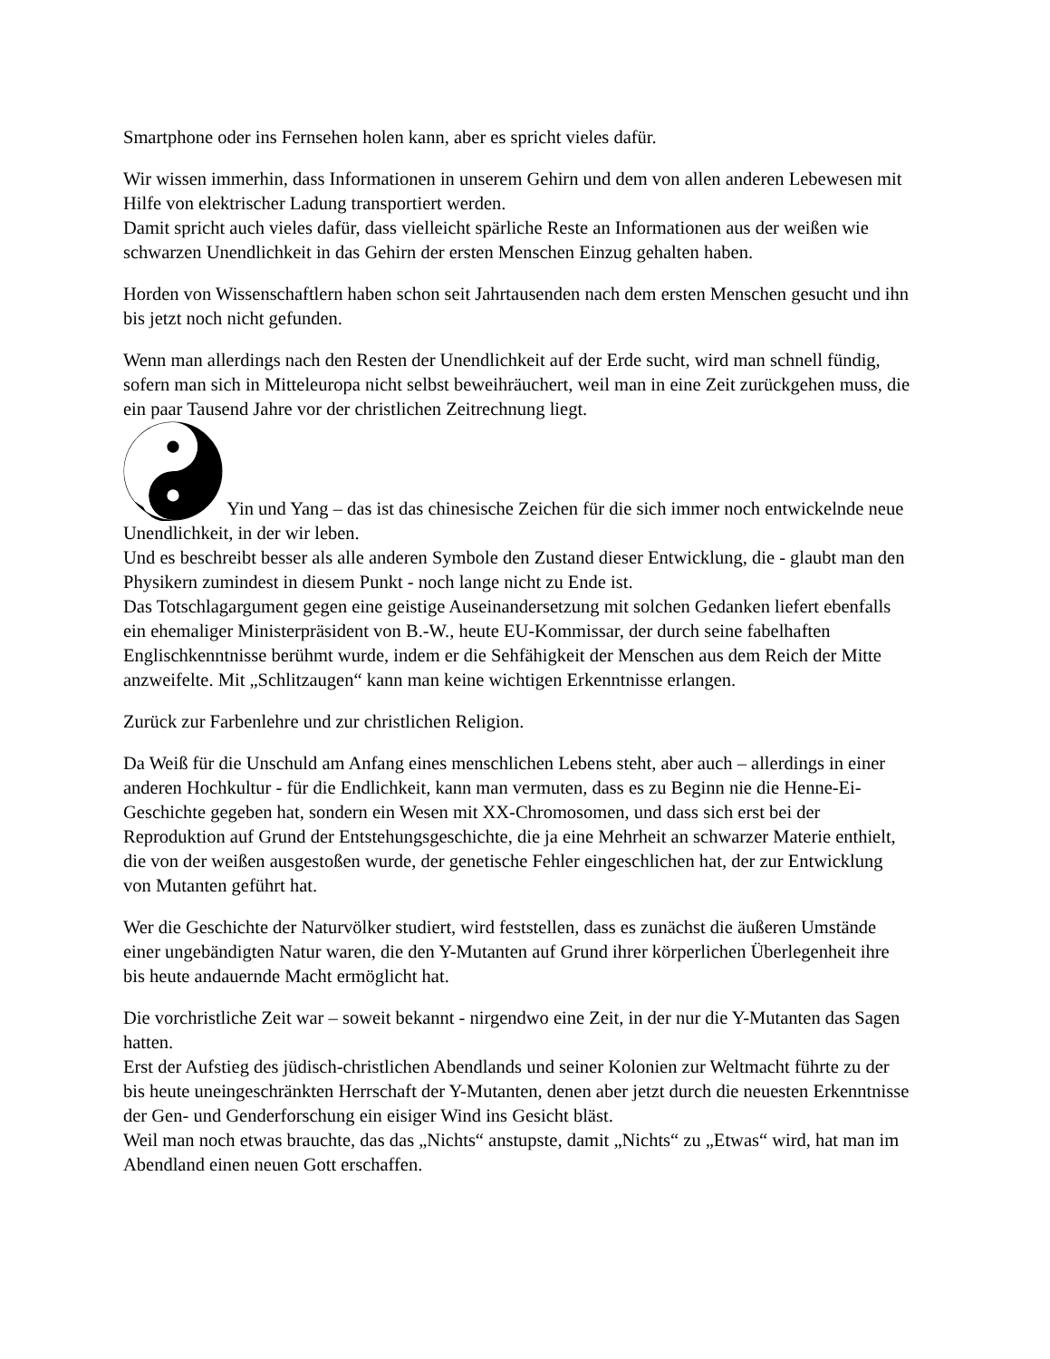Smartphone oder ins Fernsehen holen kann, aber es spricht vieles dafür.
Wir wissen immerhin, dass Informationen in unserem Gehirn und dem von allen anderen Lebewesen mit Hilfe von elektrischer Ladung transportiert werden.
Damit spricht auch vieles dafür, dass vielleicht spärliche Reste an Informationen aus der weißen wie schwarzen Unendlichkeit in das Gehirn der ersten Menschen Einzug gehalten haben.
Horden von Wissenschaftlern haben schon seit Jahrtausenden nach dem ersten Menschen gesucht und ihn bis jetzt noch nicht gefunden.
Wenn man allerdings nach den Resten der Unendlichkeit auf der Erde sucht, wird man schnell fündig, sofern man sich in Mitteleuropa nicht selbst beweihräuchert, weil man in eine Zeit zurückgehen muss, die ein paar Tausend Jahre vor der christlichen Zeitrechnung liegt.
Yin und Yang – das ist das chinesische Zeichen für die sich immer noch entwickelnde neue Unendlichkeit, in der wir leben.
Und es beschreibt besser als alle anderen Symbole den Zustand dieser Entwicklung, die - glaubt man den Physikern zumindest in diesem Punkt - noch lange nicht zu Ende ist.
Das Totschlagargument gegen eine geistige Auseinandersetzung mit solchen Gedanken liefert ebenfalls ein ehemaliger Ministerpräsident von B.-W., heute EU-Kommissar, der durch seine fabelhaften Englischkenntnisse berühmt wurde, indem er die Sehfähigkeit der Menschen aus dem Reich der Mitte anzweifelte. Mit „Schlitzaugen“ kann man keine wichtigen Erkenntnisse erlangen.
Zurück zur Farbenlehre und zur christlichen Religion.
Da Weiß für die Unschuld am Anfang eines menschlichen Lebens steht, aber auch – allerdings in einer anderen Hochkultur - für die Endlichkeit, kann man vermuten, dass es zu Beginn nie die Henne-Ei-Geschichte gegeben hat, sondern ein Wesen mit XX-Chromosomen, und dass sich erst bei der Reproduktion auf Grund der Entstehungsgeschichte, die ja eine Mehrheit an schwarzer Materie enthielt, die von der weißen ausgestoßen wurde, der genetische Fehler eingeschlichen hat, der zur Entwicklung von Mutanten geführt hat.
Wer die Geschichte der Naturvölker studiert, wird feststellen, dass es zunächst die äußeren Umstände einer ungebändigten Natur waren, die den Y-Mutanten auf Grund ihrer körperlichen Überlegenheit ihre bis heute andauernde Macht ermöglicht hat.
Die vorchristliche Zeit war – soweit bekannt - nirgendwo eine Zeit, in der nur die Y-Mutanten das Sagen hatten.
Erst der Aufstieg des jüdisch-christlichen Abendlands und seiner Kolonien zur Weltmacht führte zu der bis heute uneingeschränkten Herrschaft der Y-Mutanten, denen aber jetzt durch die neuesten Erkenntnisse der Gen- und Genderforschung ein eisiger Wind ins Gesicht bläst.
Weil man noch etwas brauchte, das das „Nichts“ anstupste, damit „Nichts“ zu „Etwas“ wird, hat man im Abendland einen neuen Gott erschaffen.